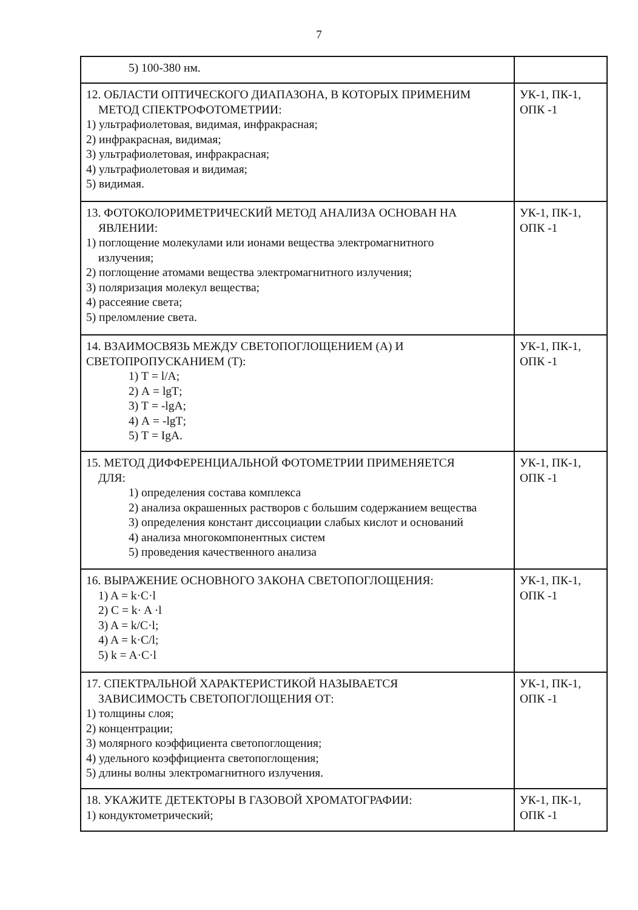7
| 5) 100-380 нм. | |
| 12. ОБЛАСТИ ОПТИЧЕСКОГО ДИАПАЗОНА, В КОТОРЫХ ПРИМЕНИМ МЕТОД СПЕКТРОФОТОМЕТРИИ: 1) ультрафиолетовая, видимая, инфракрасная; 2) инфракрасная, видимая; 3) ультрафиолетовая, инфракрасная; 4) ультрафиолетовая и видимая; 5) видимая. | УК-1, ПК-1, ОПК -1 |
| 13. ФОТОКОЛОРИМЕТРИЧЕСКИЙ МЕТОД АНАЛИЗА ОСНОВАН НА ЯВЛЕНИИ: 1) поглощение молекулами или ионами вещества электромагнитного излучения; 2) поглощение атомами вещества электромагнитного излучения; 3) поляризация молекул вещества; 4) рассеяние света; 5) преломление света. | УК-1, ПК-1, ОПК -1 |
| 14. ВЗАИМОСВЯЗЬ МЕЖДУ СВЕТОПОГЛОЩЕНИЕМ (А) И СВЕТОПРОПУСКАНИЕМ (Т): 1) Т = l/А; 2) А = lgТ; 3) Т = -lgА; 4) А = -lgТ; 5) Т = IgА. | УК-1, ПК-1, ОПК -1 |
| 15. МЕТОД ДИФФЕРЕНЦИАЛЬНОЙ ФОТОМЕТРИИ ПРИМЕНЯЕТСЯ ДЛЯ: 1) определения состава комплекса 2) анализа окрашенных растворов с большим содержанием вещества 3) определения констант диссоциации слабых кислот и оснований 4) анализа многокомпонентных систем 5) проведения качественного анализа | УК-1, ПК-1, ОПК -1 |
| 16. ВЫРАЖЕНИЕ ОСНОВНОГО ЗАКОНА СВЕТОПОГЛОЩЕНИЯ: 1) A = k·C·l 2) C = k· A ·l 3) A = k/C·l; 4) A = k·C/l; 5) k = A·C·l | УК-1, ПК-1, ОПК -1 |
| 17. СПЕКТРАЛЬНОЙ ХАРАКТЕРИСТИКОЙ НАЗЫВАЕТСЯ ЗАВИСИМОСТЬ СВЕТОПОГЛОЩЕНИЯ ОТ: 1) толщины слоя; 2) концентрации; 3) молярного коэффициента светопоглощения; 4) удельного коэффициента светопоглощения; 5) длины волны электромагнитного излучения. | УК-1, ПК-1, ОПК -1 |
| 18. УКАЖИТЕ ДЕТЕКТОРЫ В ГАЗОВОЙ ХРОМАТОГРАФИИ: 1) кондуктометрический; | УК-1, ПК-1, ОПК -1 |